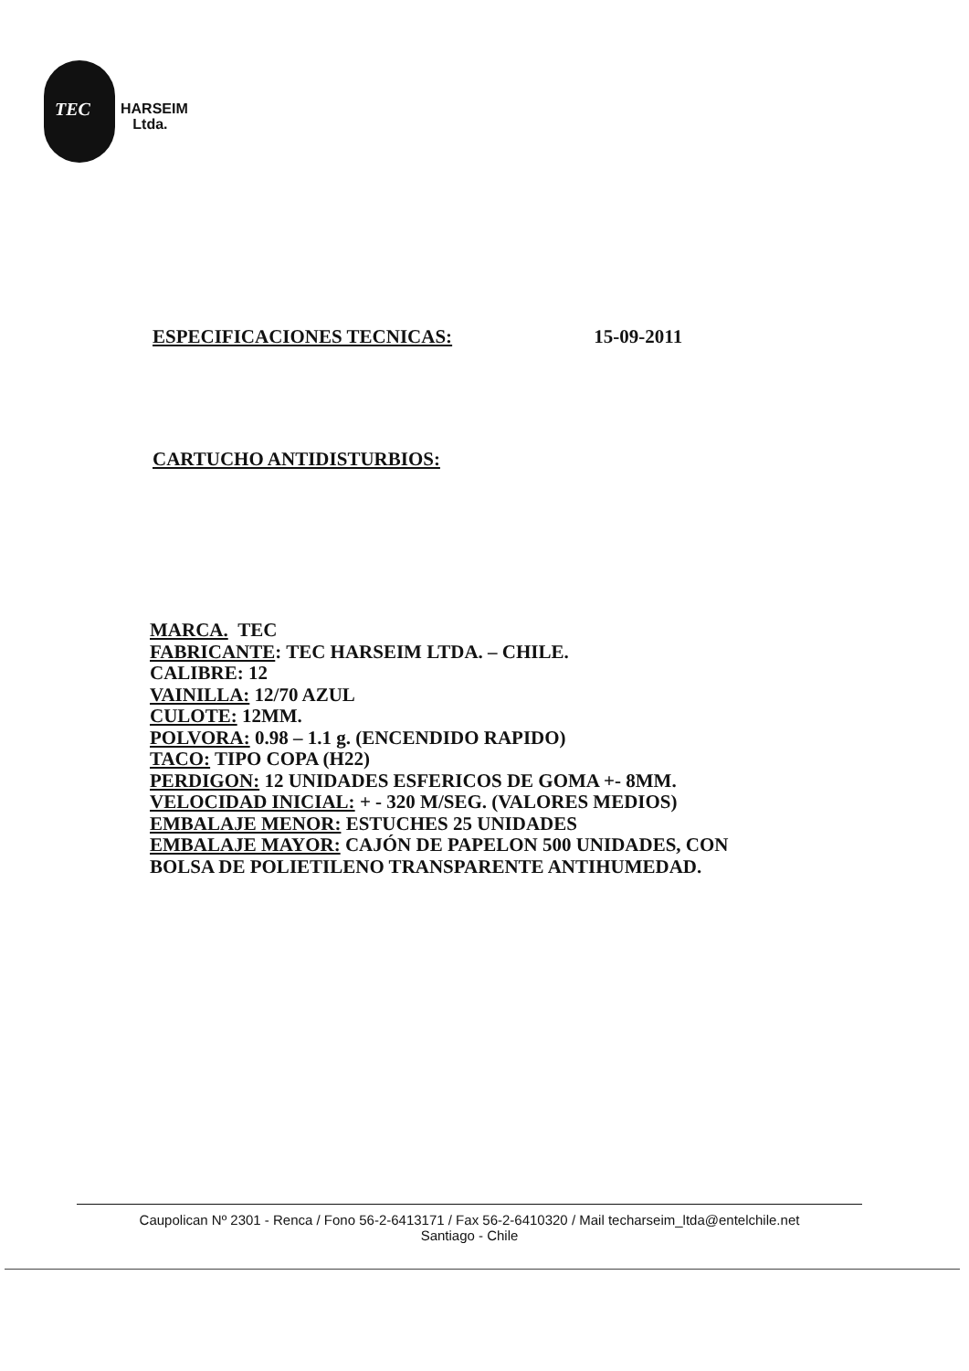TEC
HARSEIM
Ltda.
ESPECIFICACIONES TECNICAS: 15-09-2011
CARTUCHO ANTIDISTURBIOS:
MARCA. TEC
FABRICANTE: TEC HARSEIM LTDA. – CHILE.
CALIBRE: 12
VAINILLA: 12/70 AZUL
CULOTE: 12MM.
POLVORA: 0.98 – 1.1 g. (ENCENDIDO RAPIDO)
TACO: TIPO COPA (H22)
PERDIGON: 12 UNIDADES ESFERICOS DE GOMA +- 8MM.
VELOCIDAD INICIAL: + - 320 M/SEG. (VALORES MEDIOS)
EMBALAJE MENOR: ESTUCHES 25 UNIDADES
EMBALAJE MAYOR: CAJÓN DE PAPELON 500 UNIDADES, CON
BOLSA DE POLIETILENO TRANSPARENTE ANTIHUMEDAD.
Caupolican Nº 2301 - Renca / Fono 56-2-6413171 / Fax 56-2-6410320 / Mail techarseim_ltda@entelchile.net
Santiago - Chile